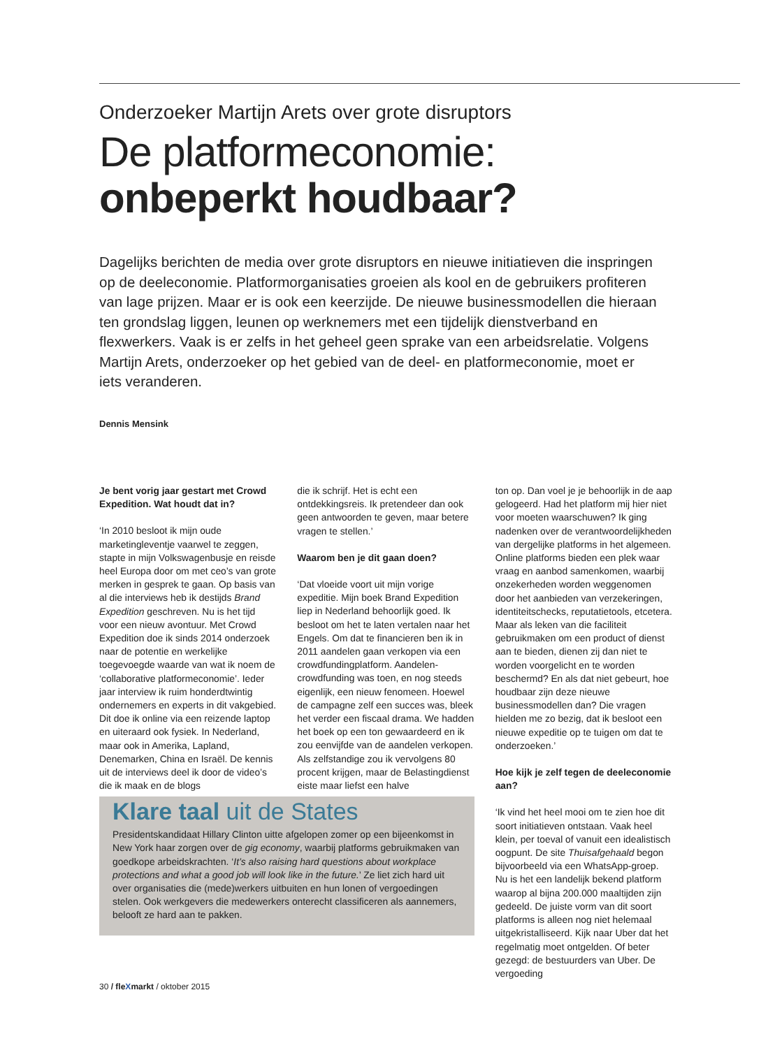Onderzoeker Martijn Arets over grote disruptors
De platformeconomie:
onbeperkt houdbaar?
Dagelijks berichten de media over grote disruptors en nieuwe initiatieven die inspringen op de deeleconomie. Platformorganisaties groeien als kool en de gebruikers profiteren van lage prijzen. Maar er is ook een keerzijde. De nieuwe businessmodellen die hieraan ten grondslag liggen, leunen op werknemers met een tijdelijk dienstverband en flexwerkers. Vaak is er zelfs in het geheel geen sprake van een arbeidsrelatie. Volgens Martijn Arets, onderzoeker op het gebied van de deel- en platformeconomie, moet er iets veranderen.
Dennis Mensink
Je bent vorig jaar gestart met Crowd Expedition. Wat houdt dat in?
‘In 2010 besloot ik mijn oude marketingleventje vaarwel te zeggen, stapte in mijn Volkswagenbusje en reisde heel Europa door om met ceo’s van grote merken in gesprek te gaan. Op basis van al die interviews heb ik destijds Brand Expedition geschreven. Nu is het tijd voor een nieuw avontuur. Met Crowd Expedition doe ik sinds 2014 onderzoek naar de potentie en werkelijke toegevoegde waarde van wat ik noem de ‘collaborative platformeconomie’. Ieder jaar interview ik ruim honderdtwintig ondernemers en experts in dit vakgebied. Dit doe ik online via een reizende laptop en uiteraard ook fysiek. In Nederland, maar ook in Amerika, Lapland, Denemarken, China en Israël. De kennis uit de interviews deel ik door de video’s die ik maak en de blogs
die ik schrijf. Het is echt een ontdekkingsreis. Ik pretendeer dan ook geen antwoorden te geven, maar betere vragen te stellen.’
Waarom ben je dit gaan doen?
‘Dat vloeide voort uit mijn vorige expeditie. Mijn boek Brand Expedition liep in Nederland behoorlijk goed. Ik besloot om het te laten vertalen naar het Engels. Om dat te financieren ben ik in 2011 aandelen gaan verkopen via een crowdfundingplatform. Aandelen-crowdfunding was toen, en nog steeds eigenlijk, een nieuw fenomeen. Hoewel de campagne zelf een succes was, bleek het verder een fiscaal drama. We hadden het boek op een ton gewaardeerd en ik zou eenvijfde van de aandelen verkopen. Als zelfstandige zou ik vervolgens 80 procent krijgen, maar de Belastingdienst eiste maar liefst een halve
ton op. Dan voel je je behoorlijk in de aap gelogeerd. Had het platform mij hier niet voor moeten waarschuwen? Ik ging nadenken over de verantwoordelijkheden van dergelijke platforms in het algemeen. Online platforms bieden een plek waar vraag en aanbod samenkomen, waarbij onzekerheden worden weggenomen door het aanbieden van verzekeringen, identiteitschecks, reputatietools, etcetera. Maar als leken van die faciliteit gebruikmaken om een product of dienst aan te bieden, dienen zij dan niet te worden voorgelicht en te worden beschermd? En als dat niet gebeurt, hoe houdbaar zijn deze nieuwe businessmodellen dan? Die vragen hielden me zo bezig, dat ik besloot een nieuwe expeditie op te tuigen om dat te onderzoeken.’
Hoe kijk je zelf tegen de deeleconomie aan?
‘Ik vind het heel mooi om te zien hoe dit soort initiatieven ontstaan. Vaak heel klein, per toeval of vanuit een idealistisch oogpunt. De site Thuisafgehaald begon bijvoorbeeld via een WhatsApp-groep. Nu is het een landelijk bekend platform waarop al bijna 200.000 maaltijden zijn gedeeld. De juiste vorm van dit soort platforms is alleen nog niet helemaal uitgekristalliseerd. Kijk naar Uber dat het regelmatig moet ontgelden. Of beter gezegd: de bestuurders van Uber. De vergoeding
Klare taal uit de States
Presidentskandidaat Hillary Clinton uitte afgelopen zomer op een bijeenkomst in New York haar zorgen over de gig economy, waarbij platforms gebruikmaken van goedkope arbeidskrachten. ‘It’s also raising hard questions about workplace protections and what a good job will look like in the future.’ Ze liet zich hard uit over organisaties die (mede)werkers uitbuiten en hun lonen of vergoedingen stelen. Ook werkgevers die medewerkers onterecht classificeren als aannemers, belooft ze hard aan te pakken.
30 / fleXmarkt / oktober 2015